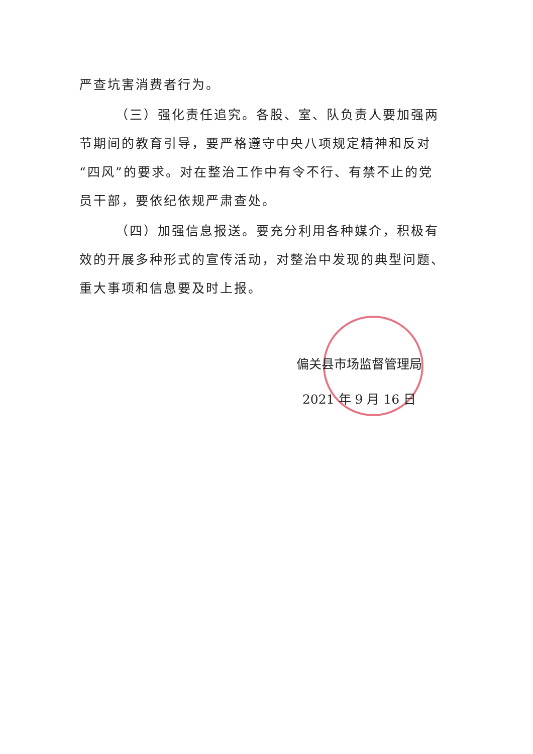严查坑害消费者行为。
（三）强化责任追究。各股、室、队负责人要加强两节期间的教育引导，要严格遵守中央八项规定精神和反对“四风”的要求。对在整治工作中有令不行、有禁不止的党员干部，要依纪依规严肃查处。
（四）加强信息报送。要充分利用各种媒介，积极有效的开展多种形式的宣传活动，对整治中发现的典型问题、重大事项和信息要及时上报。
偏关县市场监督管理局
2021 年 9 月 16 日